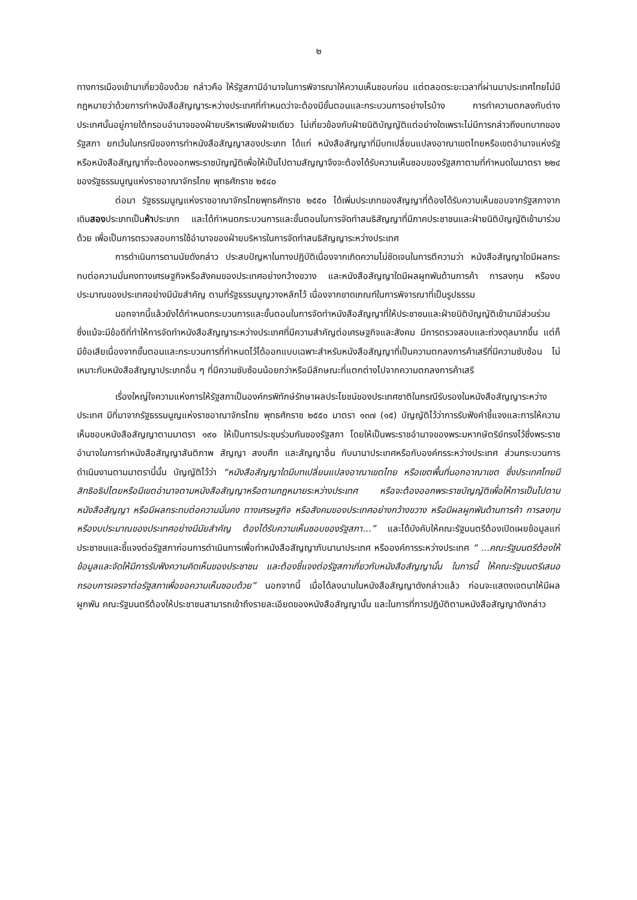๒
ทางการเมืองเข้ามาเกี่ยวข้องด้วย กล่าวคือ ให้รัฐสภามีอำนาจในการพิจารณาให้ความเห็นชอบก่อน แต่ตลอดระยะเวลาที่ผ่านมาประเทศไทยไม่มีกฎหมายว่าด้วยการทำหนังสือสัญญาระหว่างประเทศที่กำหนดว่าจะต้องมีขั้นตอนและกระบวนการอย่างไรบ้าง การทำความตกลงกับต่างประเทศนั้นอยู่ภายใต้กรอบอำนาจของฝ่ายบริหารเพียงฝ่ายเดียว ไม่เกี่ยวข้องกับฝ่ายนิติบัญญัติแต่อย่างใดเพราะไม่มีการกล่าวถึงบทบาทของรัฐสภา ยกเว้นในกรณีของการทำหนังสือสัญญาสองประเภท ได้แก่ หนังสือสัญญาที่มีบทเปลี่ยนแปลงอาณาเขตไทยหรือเขตอำนาจแห่งรัฐ หรือหนังสือสัญญาที่จะต้องออกพระราชบัญญัติเพื่อให้เป็นไปตามสัญญาจึงจะต้องได้รับความเห็นชอบของรัฐสภาตามที่กำหนดในมาตรา ๒๒๔ ของรัฐธรรมนูญแห่งราชอาณาจักรไทย พุทธศักราช ๒๕๔๐
ต่อมา รัฐธรรมนูญแห่งราชอาณาจักรไทยพุทธศักราช ๒๕๕๐ ได้เพิ่มประเภทของสัญญาที่ต้องได้รับความเห็นชอบจากรัฐสภาจากเดิมสองประเภทเป็นห้าประเภท และได้กำหนดกระบวนการและขั้นตอนในการจัดทำสนธิสัญญาที่มีภาคประชาชนและฝ่ายนิติบัญญัติเข้ามาร่วมด้วย เพื่อเป็นการตรวจสอบการใช้อำนาจของฝ่ายบริหารในการจัดทำสนธิสัญญาระหว่างประเทศ
การดำเนินการตามนัยดังกล่าว ประสบปัญหาในทางปฏิบัติเนื่องจากเกิดความไม่ชัดเจนในการตีความว่า หนังสือสัญญาใดมีผลกระทบต่อความมั่นคงทางเศรษฐกิจหรือสังคมของประเทศอย่างกว้างขวาง และหนังสือสัญญาใดมีผลผูกพันด้านการค้า การลงทุน หรืองบประมาณของประเทศอย่างมีนัยสำคัญ ตามที่รัฐธรรมนูญวางหลักไว้ เนื่องจากขาดเกณฑ์ในการพิจารณาที่เป็นรูปธรรม
นอกจากนี้แล้วยังได้กำหนดกระบวนการและขั้นตอนในการจัดทำหนังสือสัญญาที่ให้ประชาชนและฝ่ายนิติบัญญัติเข้ามามีส่วนร่วม ซึ่งแม้จะมีข้อดีที่ทำให้การจัดทำหนังสือสัญญาระหว่างประเทศที่มีความสำคัญต่อเศรษฐกิจและสังคม มีการตรวจสอบและถ่วงดุลมากขึ้น แต่ก็มีข้อเสียเนื่องจากขั้นตอนและกระบวนการที่กำหนดไว้ได้ออกแบบเฉพาะสำหรับหนังสือสัญญาที่เป็นความตกลงการค้าเสรีที่มีความซับซ้อน ไม่เหมาะกับหนังสือสัญญาประเภทอื่น ๆ ที่มีความซับซ้อนน้อยกว่าหรือมีลักษณะที่แตกต่างไปจากความตกลงการค้าเสรี
เรื่องใหญ่ใจความแห่งการให้รัฐสภาเป็นองค์กรพิทักษ์รักษาผลประโยชน์ของประเทศชาติในกรณีรับรองในหนังสือสัญญาระหว่างประเทศ มีที่มาจากรัฐธรรมนูญแห่งราชอาณาจักรไทย พุทธศักราช ๒๕๕๐ มาตรา ๑๓๗ (๑๕) บัญญัติไว้ว่าการรับฟังคำชี้แจงและการให้ความเห็นชอบหนังสือสัญญาตามมาตรา ๑๙๐ ให้เป็นการประชุมร่วมกันของรัฐสภา โดยให้เป็นพระราชอำนาจของพระมหากษัตริย์ทรงไว้ซึ่งพระราชอำนาจในการทำหนังสือสัญญาสันติภาพ สัญญา สงบศึก และสัญญาอื่น กับนานาประเทศหรือกับองค์กรระหว่างประเทศ ส่วนกระบวนการดำเนินงานตามมาตรานี้นั้น บัญญัติไว้ว่า “หนังสือสัญญาใดมีบทเปลี่ยนแปลงอาณาเขตไทย หรือเขตพื้นที่นอกอาณาเขต ซึ่งประเทศไทยมีสิทธิอธิปไตยหรือมีเขตอำนาจตามหนังสือสัญญาหรือตามกฎหมายระหว่างประเทศ หรือจะต้องออกพระราชบัญญัติเพื่อให้การเป็นไปตามหนังสือสัญญา หรือมีผลกระทบต่อความมั่นคง ทางเศรษฐกิจ หรือสังคมของประเทศอย่างกว้างขวาง หรือมีผลผูกพันด้านการค้า การลงทุน หรืองบประมาณของประเทศอย่างมีนัยสำคัญ ต้องได้รับความเห็นชอบของรัฐสภา...” และได้บังคับให้คณะรัฐมนตรีต้องเปิดเผยข้อมูลแก่ประชาชนและชี้แจงต่อรัฐสภาก่อนการดำเนินการเพื่อทำหนังสือสัญญากับนานาประเทศ หรือองค์การระหว่างประเทศ “ ...คณะรัฐมนตรีต้องให้ข้อมูลและจัดให้มีการรับฟังความคิดเห็นของประชาชน และต้องชี้แจงต่อรัฐสภาเกี่ยวกับหนังสือสัญญานั้น ในการนี้ ให้คณะรัฐมนตรีเสนอกรอบการเจรจาต่อรัฐสภาเพื่อขอความเห็นชอบด้วย” นอกจากนี้ เมื่อได้ลงนามในหนังสือสัญญาดังกล่าวแล้ว ก่อนจะแสดงเจตนาให้มีผลผูกพัน คณะรัฐมนตรีต้องให้ประชาชนสามารถเข้าถึงรายละเอียดของหนังสือสัญญานั้น และในการที่การปฏิบัติตามหนังสือสัญญาดังกล่าว